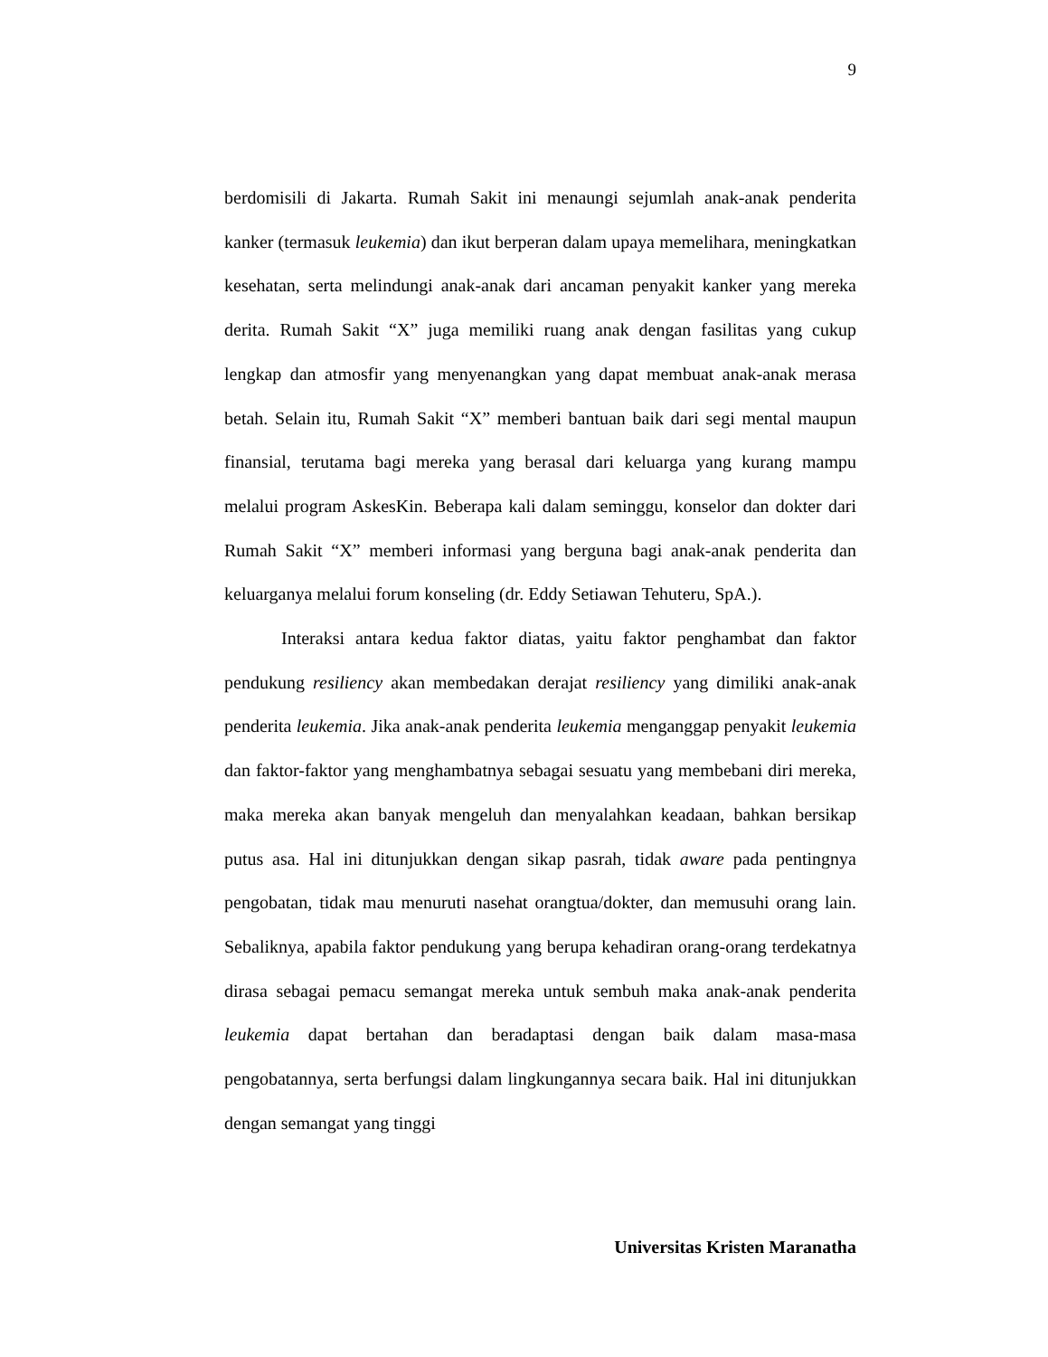9
berdomisili di Jakarta. Rumah Sakit ini menaungi sejumlah anak-anak penderita kanker (termasuk leukemia) dan ikut berperan dalam upaya memelihara, meningkatkan kesehatan, serta melindungi anak-anak dari ancaman penyakit kanker yang mereka derita. Rumah Sakit “X” juga memiliki ruang anak dengan fasilitas yang cukup lengkap dan atmosfir yang menyenangkan yang dapat membuat anak-anak merasa betah. Selain itu, Rumah Sakit “X” memberi bantuan baik dari segi mental maupun finansial, terutama bagi mereka yang berasal dari keluarga yang kurang mampu melalui program AskesKin. Beberapa kali dalam seminggu, konselor dan dokter dari Rumah Sakit “X” memberi informasi yang berguna bagi anak-anak penderita dan keluarganya melalui forum konseling (dr. Eddy Setiawan Tehuteru, SpA.).
Interaksi antara kedua faktor diatas, yaitu faktor penghambat dan faktor pendukung resiliency akan membedakan derajat resiliency yang dimiliki anak-anak penderita leukemia. Jika anak-anak penderita leukemia menganggap penyakit leukemia dan faktor-faktor yang menghambatnya sebagai sesuatu yang membebani diri mereka, maka mereka akan banyak mengeluh dan menyalahkan keadaan, bahkan bersikap putus asa. Hal ini ditunjukkan dengan sikap pasrah, tidak aware pada pentingnya pengobatan, tidak mau menuruti nasehat orangtua/dokter, dan memusuhi orang lain. Sebaliknya, apabila faktor pendukung yang berupa kehadiran orang-orang terdekatnya dirasa sebagai pemacu semangat mereka untuk sembuh maka anak-anak penderita leukemia dapat bertahan dan beradaptasi dengan baik dalam masa-masa pengobatannya, serta berfungsi dalam lingkungannya secara baik. Hal ini ditunjukkan dengan semangat yang tinggi
Universitas Kristen Maranatha